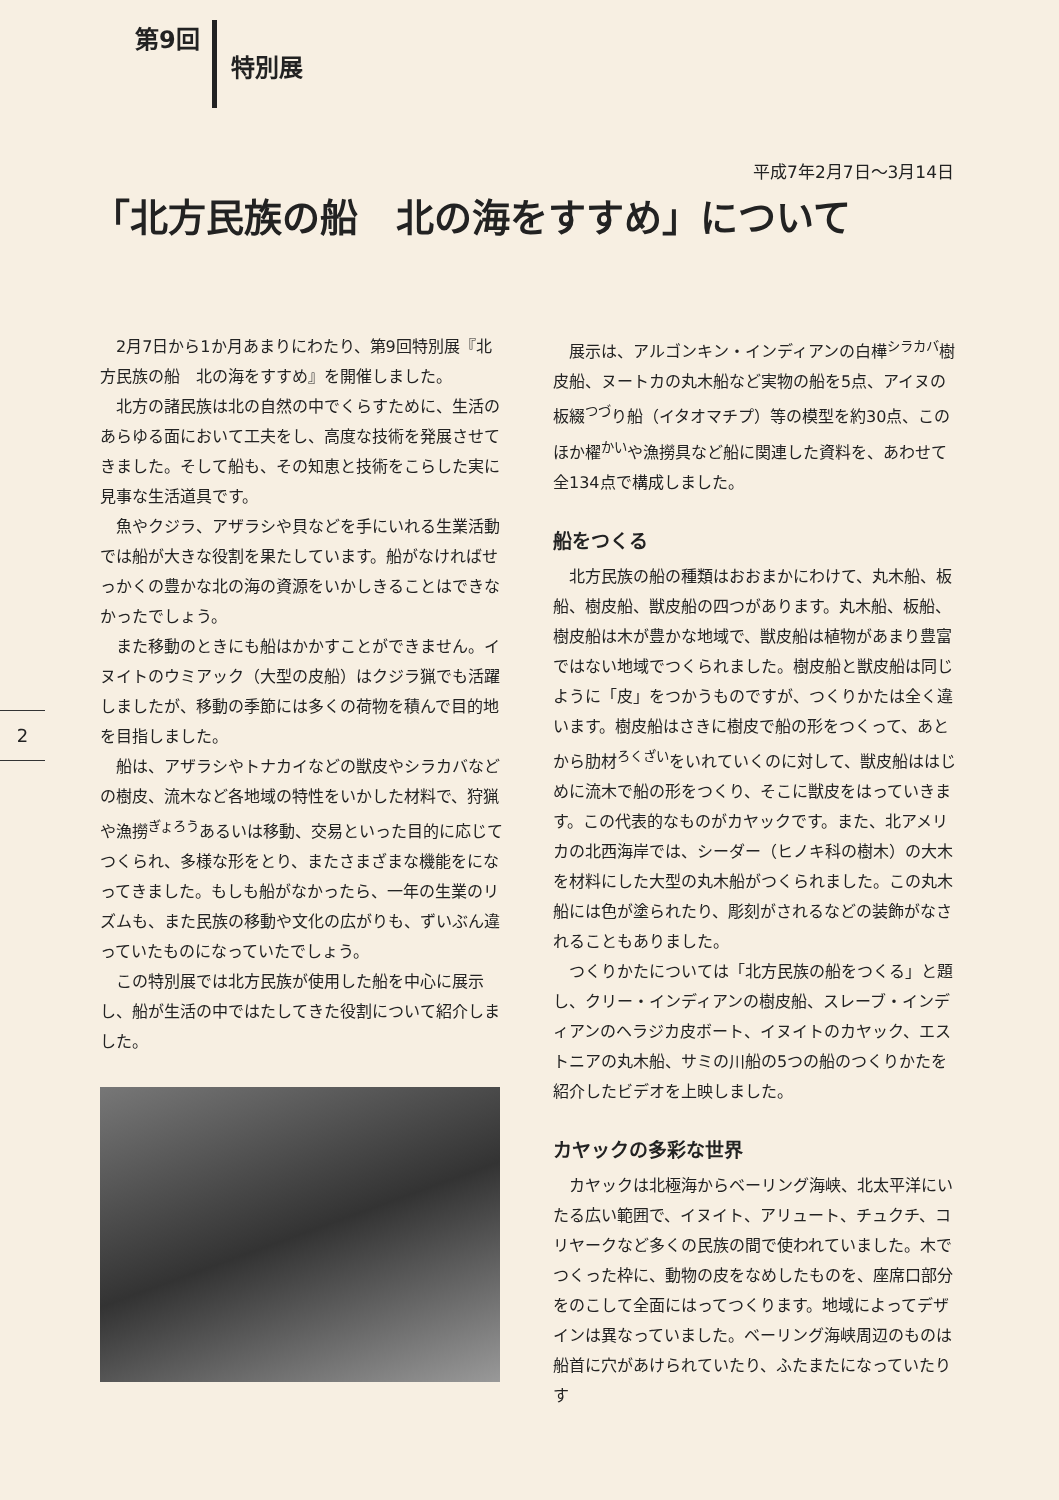第9回
特別展
平成7年2月7日～3月14日
「北方民族の船　北の海をすすめ」について
2
2月7日から1か月あまりにわたり、第9回特別展『北方民族の船　北の海をすすめ』を開催しました。
北方の諸民族は北の自然の中でくらすために、生活のあらゆる面において工夫をし、高度な技術を発展させてきました。そして船も、その知恵と技術をこらした実に見事な生活道具です。
魚やクジラ、アザラシや貝などを手にいれる生業活動では船が大きな役割を果たしています。船がなければせっかくの豊かな北の海の資源をいかしきることはできなかったでしょう。
また移動のときにも船はかかすことができません。イヌイトのウミアック（大型の皮船）はクジラ猟でも活躍しましたが、移動の季節には多くの荷物を積んで目的地を目指しました。
船は、アザラシやトナカイなどの獣皮やシラカバなどの樹皮、流木など各地域の特性をいかした材料で、狩猟や漁撈<sup>ぎょろう</sup>あるいは移動、交易といった目的に応じてつくられ、多様な形をとり、またさまざまな機能をになってきました。もしも船がなかったら、一年の生業のリズムも、また民族の移動や文化の広がりも、ずいぶん違っていたものになっていたでしょう。
この特別展では北方民族が使用した船を中心に展示し、船が生活の中ではたしてきた役割について紹介しました。
展示は、アルゴンキン・インディアンの白樺<sup>シラカバ</sup>樹皮船、ヌートカの丸木船など実物の船を5点、アイヌの板綴<sup>つづ</sup>り船（イタオマチプ）等の模型を約30点、このほか櫂<sup>かい</sup>や漁撈具など船に関連した資料を、あわせて全134点で構成しました。
船をつくる
北方民族の船の種類はおおまかにわけて、丸木船、板船、樹皮船、獣皮船の四つがあります。丸木船、板船、樹皮船は木が豊かな地域で、獣皮船は植物があまり豊富ではない地域でつくられました。樹皮船と獣皮船は同じように「皮」をつかうものですが、つくりかたは全く違います。樹皮船はさきに樹皮で船の形をつくって、あとから肋材<sup>ろくざい</sup>をいれていくのに対して、獣皮船ははじめに流木で船の形をつくり、そこに獣皮をはっていきます。この代表的なものがカヤックです。また、北アメリカの北西海岸では、シーダー（ヒノキ科の樹木）の大木を材料にした大型の丸木船がつくられました。この丸木船には色が塗られたり、彫刻がされるなどの装飾がなされることもありました。
つくりかたについては「北方民族の船をつくる」と題し、クリー・インディアンの樹皮船、スレーブ・インディアンのヘラジカ皮ボート、イヌイトのカヤック、エストニアの丸木船、サミの川船の5つの船のつくりかたを紹介したビデオを上映しました。
カヤックの多彩な世界
カヤックは北極海からベーリング海峡、北太平洋にいたる広い範囲で、イヌイト、アリュート、チュクチ、コリヤークなど多くの民族の間で使われていました。木でつくった枠に、動物の皮をなめしたものを、座席口部分をのこして全面にはってつくります。地域によってデザインは異なっていました。ベーリング海峡周辺のものは船首に穴があけられていたり、ふたまたになっていたりす